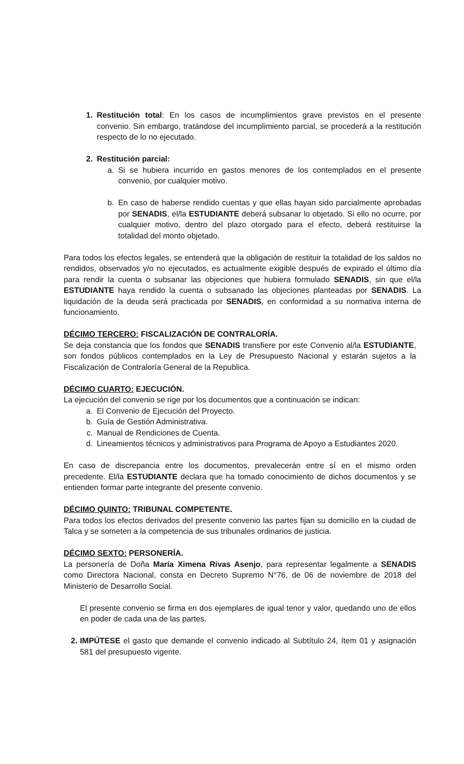1. Restitución total: En los casos de incumplimientos grave previstos en el presente convenio. Sin embargo, tratándose del incumplimiento parcial, se procederá a la restitución respecto de lo no ejecutado.
2. Restitución parcial:
a. Si se hubiera incurrido en gastos menores de los contemplados en el presente convenio, por cualquier motivo.
b. En caso de haberse rendido cuentas y que ellas hayan sido parcialmente aprobadas por SENADIS, el/la ESTUDIANTE deberá subsanar lo objetado. Si ello no ocurre, por cualquier motivo, dentro del plazo otorgado para el efecto, deberá restituirse la totalidad del monto objetado.
Para todos los efectos legales, se entenderá que la obligación de restituir la totalidad de los saldos no rendidos, observados y/o no ejecutados, es actualmente exigible después de expirado el último día para rendir la cuenta o subsanar las objeciones que hubiera formulado SENADIS, sin que el/la ESTUDIANTE haya rendido la cuenta o subsanado las objeciones planteadas por SENADIS. La liquidación de la deuda será practicada por SENADIS, en conformidad a su normativa interna de funcionamiento.
DÉCIMO TERCERO: FISCALIZACIÓN DE CONTRALORÍA.
Se deja constancia que los fondos que SENADIS transfiere por este Convenio al/la ESTUDIANTE, son fondos públicos contemplados en la Ley de Presupuesto Nacional y estarán sujetos a la Fiscalización de Contraloría General de la Republica.
DÉCIMO CUARTO: EJECUCIÓN.
La ejecución del convenio se rige por los documentos que a continuación se indican:
a. El Convenio de Ejecución del Proyecto.
b. Guía de Gestión Administrativa.
c. Manual de Rendiciones de Cuenta.
d. Lineamientos técnicos y administrativos para Programa de Apoyo a Estudiantes 2020.
En caso de discrepancia entre los documentos, prevalecerán entre sí en el mismo orden precedente. El/la ESTUDIANTE declara que ha tomado conocimiento de dichos documentos y se entienden formar parte integrante del presente convenio.
DÉCIMO QUINTO: TRIBUNAL COMPETENTE.
Para todos los efectos derivados del presente convenio las partes fijan su domicilio en la ciudad de Talca y se someten a la competencia de sus tribunales ordinarios de justicia.
DÉCIMO SEXTO: PERSONERÍA.
La personería de Doña María Ximena Rivas Asenjo, para representar legalmente a SENADIS como Directora Nacional, consta en Decreto Supremo N°76, de 06 de noviembre de 2018 del Ministerio de Desarrollo Social.
El presente convenio se firma en dos ejemplares de igual tenor y valor, quedando uno de ellos en poder de cada una de las partes.
2. IMPÚTESE el gasto que demande el convenio indicado al Subtítulo 24, ítem 01 y asignación 581 del presupuesto vigente.